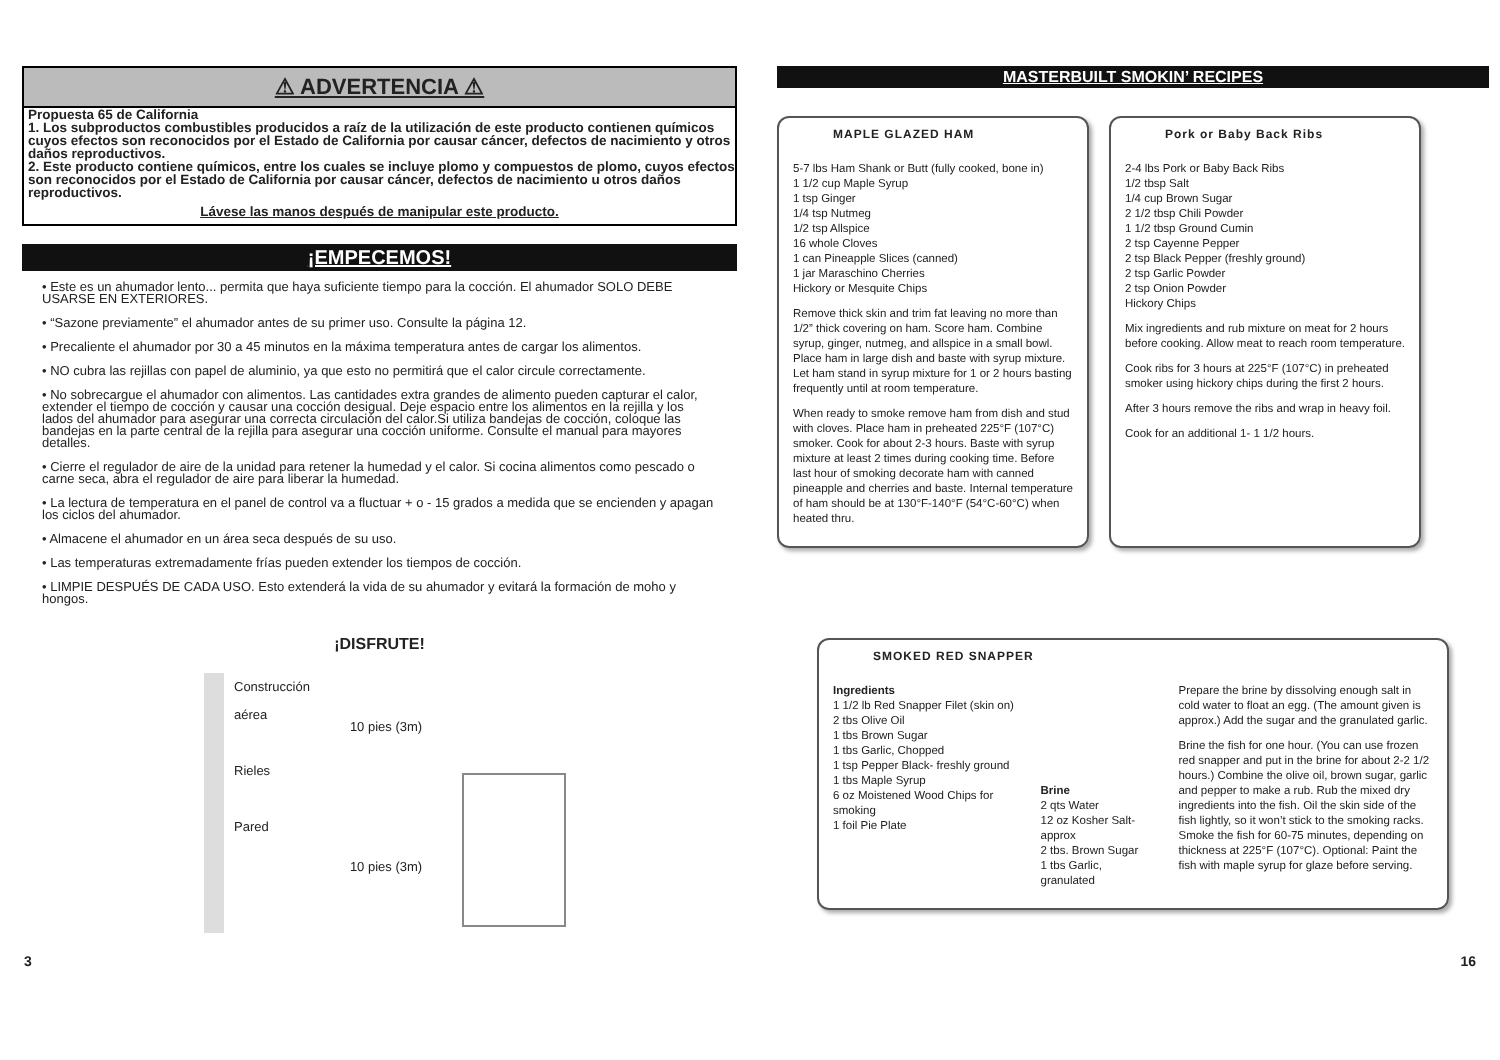⚠ ADVERTENCIA ⚠
Propuesta 65 de California
1. Los subproductos combustibles producidos a raíz de la utilización de este producto contienen químicos cuyos efectos son reconocidos por el Estado de California por causar cáncer, defectos de nacimiento y otros daños reproductivos.
2. Este producto contiene químicos, entre los cuales se incluye plomo y compuestos de plomo, cuyos efectos son reconocidos por el Estado de California por causar cáncer, defectos de nacimiento u otros daños reproductivos.
Lávese las manos después de manipular este producto.
¡EMPECEMOS!
• Este es un ahumador lento... permita que haya suficiente tiempo para la cocción. El ahumador SOLO DEBE USARSE EN EXTERIORES.
• “Sazone previamente” el ahumador antes de su primer uso. Consulte la página 12.
• Precaliente el ahumador por 30 a 45 minutos en la máxima temperatura antes de cargar los alimentos.
• NO cubra las rejillas con papel de aluminio, ya que esto no permitirá que el calor circule correctamente.
• No sobrecargue el ahumador con alimentos. Las cantidades extra grandes de alimento pueden capturar el calor, extender el tiempo de cocción y causar una cocción desigual. Deje espacio entre los alimentos en la rejilla y los lados del ahumador para asegurar una correcta circulación del calor.Si utiliza bandejas de cocción, coloque las bandejas en la parte central de la rejilla para asegurar una cocción uniforme. Consulte el manual para mayores detalles.
• Cierre el regulador de aire de la unidad para retener la humedad y el calor. Si cocina alimentos como pescado o carne seca, abra el regulador de aire para liberar la humedad.
• La lectura de temperatura en el panel de control va a fluctuar + o - 15 grados a medida que se encienden y apagan los ciclos del ahumador.
• Almacene el ahumador en un área seca después de su uso.
• Las temperaturas extremadamente frías pueden extender los tiempos de cocción.
• LIMPIE DESPUÉS DE CADA USO. Esto extenderá la vida de su ahumador y evitará la formación de moho y hongos.
¡DISFRUTE!
Construcción
aérea
Rieles
Pared
10 pies (3m)
10 pies (3m)
MASTERBUILT SMOKIN’ RECIPES
MAPLE GLAZED HAM
5-7 lbs Ham Shank or Butt (fully cooked, bone in)
1 1/2 cup Maple Syrup
1 tsp Ginger
1/4 tsp Nutmeg
1/2 tsp Allspice
16 whole Cloves
1 can Pineapple Slices (canned)
1 jar Maraschino Cherries
Hickory or Mesquite Chips
Remove thick skin and trim fat leaving no more than 1/2” thick covering on ham. Score ham. Combine syrup, ginger, nutmeg, and allspice in a small bowl. Place ham in large dish and baste with syrup mixture. Let ham stand in syrup mixture for 1 or 2 hours basting frequently until at room temperature.
When ready to smoke remove ham from dish and stud with cloves. Place ham in preheated 225°F (107°C) smoker. Cook for about 2-3 hours. Baste with syrup mixture at least 2 times during cooking time. Before last hour of smoking decorate ham with canned pineapple and cherries and baste. Internal temperature of ham should be at 130°F-140°F (54°C-60°C) when heated thru.
Pork or Baby Back Ribs
2-4 lbs Pork or Baby Back Ribs
1/2 tbsp Salt
1/4 cup Brown Sugar
2 1/2 tbsp Chili Powder
1 1/2 tbsp Ground Cumin
2 tsp Cayenne Pepper
2 tsp Black Pepper (freshly ground)
2 tsp Garlic Powder
2 tsp Onion Powder
Hickory Chips
Mix ingredients and rub mixture on meat for 2 hours before cooking. Allow meat to reach room temperature.
Cook ribs for 3 hours at 225°F (107°C) in preheated smoker using hickory chips during the first 2 hours.
After 3 hours remove the ribs and wrap in heavy foil.
Cook for an additional 1- 1 1/2 hours.
SMOKED RED SNAPPER
Ingredients
1 1/2 lb Red Snapper Filet (skin on)
2 tbs Olive Oil
1 tbs Brown Sugar
1 tbs Garlic, Chopped
1 tsp Pepper Black- freshly ground
1 tbs Maple Syrup
6 oz Moistened Wood Chips for smoking
1 foil Pie Plate
Brine
2 qts Water
12 oz Kosher Salt-approx
2 tbs. Brown Sugar
1 tbs Garlic, granulated
Prepare the brine by dissolving enough salt in cold water to float an egg. (The amount given is approx.) Add the sugar and the granulated garlic.
Brine the fish for one hour. (You can use frozen red snapper and put in the brine for about 2-2 1/2 hours.) Combine the olive oil, brown sugar, garlic and pepper to make a rub. Rub the mixed dry ingredients into the fish. Oil the skin side of the fish lightly, so it won’t stick to the smoking racks. Smoke the fish for 60-75 minutes, depending on thickness at 225°F (107°C). Optional: Paint the fish with maple syrup for glaze before serving.
3 16